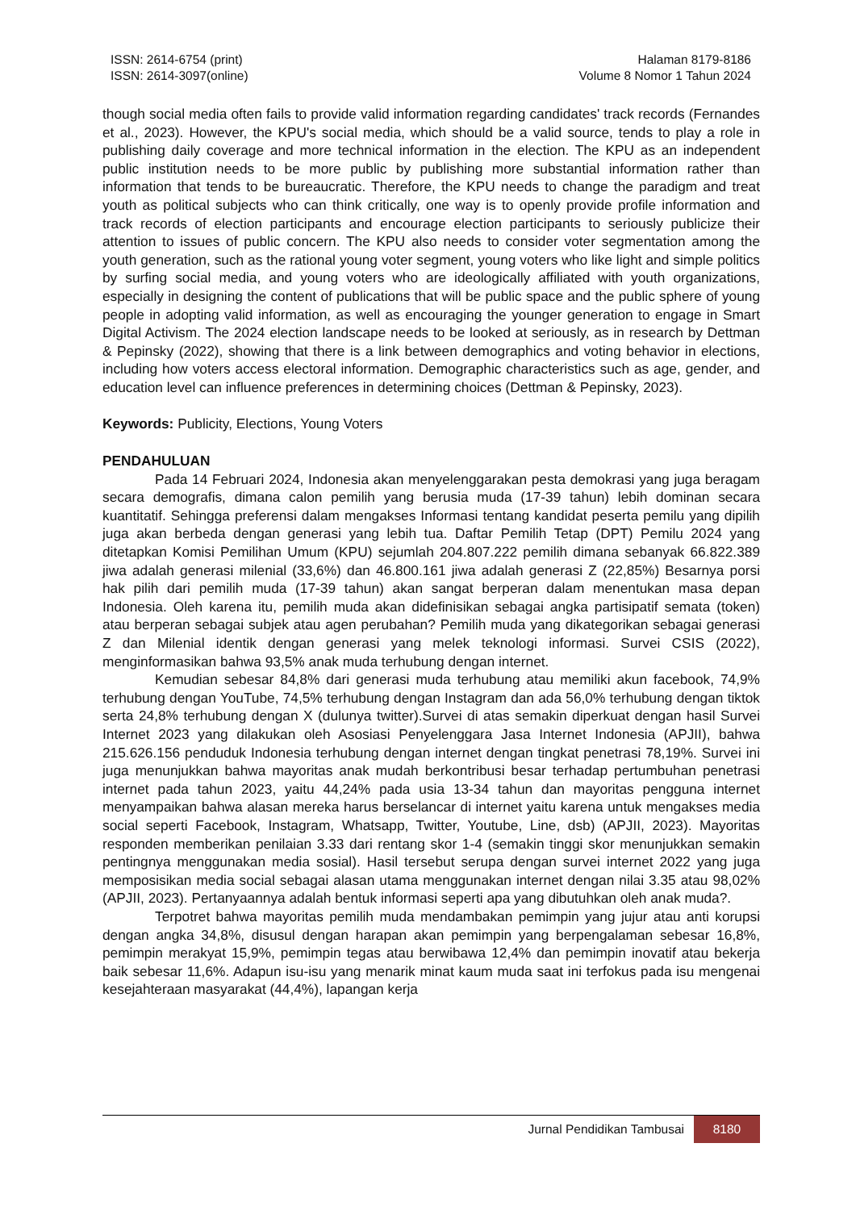ISSN: 2614-6754 (print)
ISSN: 2614-3097(online)
Halaman 8179-8186
Volume 8 Nomor 1 Tahun 2024
though social media often fails to provide valid information regarding candidates' track records (Fernandes et al., 2023). However, the KPU's social media, which should be a valid source, tends to play a role in publishing daily coverage and more technical information in the election. The KPU as an independent public institution needs to be more public by publishing more substantial information rather than information that tends to be bureaucratic. Therefore, the KPU needs to change the paradigm and treat youth as political subjects who can think critically, one way is to openly provide profile information and track records of election participants and encourage election participants to seriously publicize their attention to issues of public concern. The KPU also needs to consider voter segmentation among the youth generation, such as the rational young voter segment, young voters who like light and simple politics by surfing social media, and young voters who are ideologically affiliated with youth organizations, especially in designing the content of publications that will be public space and the public sphere of young people in adopting valid information, as well as encouraging the younger generation to engage in Smart Digital Activism. The 2024 election landscape needs to be looked at seriously, as in research by Dettman & Pepinsky (2022), showing that there is a link between demographics and voting behavior in elections, including how voters access electoral information. Demographic characteristics such as age, gender, and education level can influence preferences in determining choices (Dettman & Pepinsky, 2023).
Keywords: Publicity, Elections, Young Voters
PENDAHULUAN
Pada 14 Februari 2024, Indonesia akan menyelenggarakan pesta demokrasi yang juga beragam secara demografis, dimana calon pemilih yang berusia muda (17-39 tahun) lebih dominan secara kuantitatif. Sehingga preferensi dalam mengakses Informasi tentang kandidat peserta pemilu yang dipilih juga akan berbeda dengan generasi yang lebih tua. Daftar Pemilih Tetap (DPT) Pemilu 2024 yang ditetapkan Komisi Pemilihan Umum (KPU) sejumlah 204.807.222 pemilih dimana sebanyak 66.822.389 jiwa adalah generasi milenial (33,6%) dan 46.800.161 jiwa adalah generasi Z (22,85%) Besarnya porsi hak pilih dari pemilih muda (17-39 tahun) akan sangat berperan dalam menentukan masa depan Indonesia. Oleh karena itu, pemilih muda akan didefinisikan sebagai angka partisipatif semata (token) atau berperan sebagai subjek atau agen perubahan? Pemilih muda yang dikategorikan sebagai generasi Z dan Milenial identik dengan generasi yang melek teknologi informasi. Survei CSIS (2022), menginformasikan bahwa 93,5% anak muda terhubung dengan internet.
Kemudian sebesar 84,8% dari generasi muda terhubung atau memiliki akun facebook, 74,9% terhubung dengan YouTube, 74,5% terhubung dengan Instagram dan ada 56,0% terhubung dengan tiktok serta 24,8% terhubung dengan X (dulunya twitter).Survei di atas semakin diperkuat dengan hasil Survei Internet 2023 yang dilakukan oleh Asosiasi Penyelenggara Jasa Internet Indonesia (APJII), bahwa 215.626.156 penduduk Indonesia terhubung dengan internet dengan tingkat penetrasi 78,19%. Survei ini juga menunjukkan bahwa mayoritas anak mudah berkontribusi besar terhadap pertumbuhan penetrasi internet pada tahun 2023, yaitu 44,24% pada usia 13-34 tahun dan mayoritas pengguna internet menyampaikan bahwa alasan mereka harus berselancar di internet yaitu karena untuk mengakses media social seperti Facebook, Instagram, Whatsapp, Twitter, Youtube, Line, dsb) (APJII, 2023). Mayoritas responden memberikan penilaian 3.33 dari rentang skor 1-4 (semakin tinggi skor menunjukkan semakin pentingnya menggunakan media sosial). Hasil tersebut serupa dengan survei internet 2022 yang juga memposisikan media social sebagai alasan utama menggunakan internet dengan nilai 3.35 atau 98,02% (APJII, 2023). Pertanyaannya adalah bentuk informasi seperti apa yang dibutuhkan oleh anak muda?.
Terpotret bahwa mayoritas pemilih muda mendambakan pemimpin yang jujur atau anti korupsi dengan angka 34,8%, disusul dengan harapan akan pemimpin yang berpengalaman sebesar 16,8%, pemimpin merakyat 15,9%, pemimpin tegas atau berwibawa 12,4% dan pemimpin inovatif atau bekerja baik sebesar 11,6%. Adapun isu-isu yang menarik minat kaum muda saat ini terfokus pada isu mengenai kesejahteraan masyarakat (44,4%), lapangan kerja
Jurnal Pendidikan Tambusai
8180